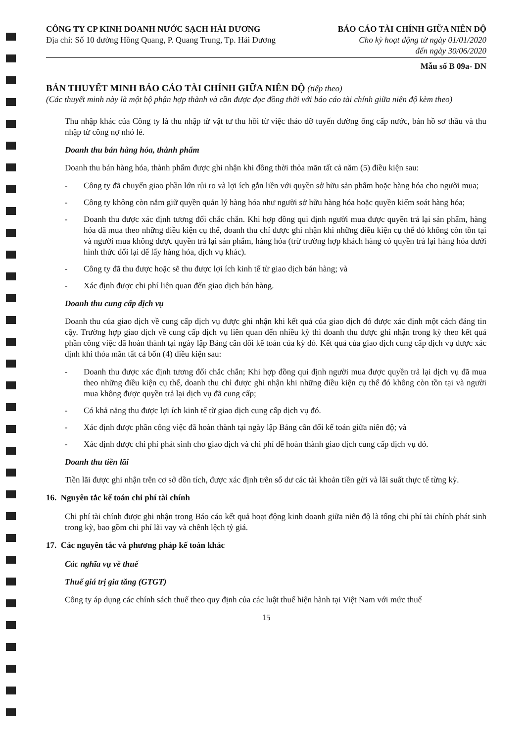CÔNG TY CP KINH DOANH NƯỚC SẠCH HẢI DƯƠNG
Địa chỉ: Số 10 đường Hồng Quang, P. Quang Trung, Tp. Hải Dương
BÁO CÁO TÀI CHÍNH GIỮA NIÊN ĐỘ
Cho kỳ hoạt động từ ngày 01/01/2020
đến ngày 30/06/2020
Mẫu số B 09a- DN
BẢN THUYẾT MINH BÁO CÁO TÀI CHÍNH GIỮA NIÊN ĐỘ (tiếp theo)
(Các thuyết minh này là một bộ phận hợp thành và cần được đọc đồng thời với báo cáo tài chính giữa niên độ kèm theo)
Thu nhập khác của Công ty là thu nhập từ vật tư thu hồi từ việc tháo dỡ tuyến đường ống cấp nước, bán hồ sơ thầu và thu nhập từ công nợ nhỏ lẻ.
Doanh thu bán hàng hóa, thành phẩm
Doanh thu bán hàng hóa, thành phẩm được ghi nhận khi đồng thời thỏa mãn tất cả năm (5) điều kiện sau:
- Công ty đã chuyển giao phần lớn rủi ro và lợi ích gắn liền với quyền sở hữu sản phẩm hoặc hàng hóa cho người mua;
- Công ty không còn nắm giữ quyền quản lý hàng hóa như người sở hữu hàng hóa hoặc quyền kiểm soát hàng hóa;
- Doanh thu được xác định tương đối chắc chắn. Khi hợp đồng qui định người mua được quyền trả lại sản phẩm, hàng hóa đã mua theo những điều kiện cụ thể, doanh thu chỉ được ghi nhận khi những điều kiện cụ thể đó không còn tồn tại và người mua không được quyền trả lại sản phẩm, hàng hóa (trừ trường hợp khách hàng có quyền trả lại hàng hóa dưới hình thức đổi lại để lấy hàng hóa, dịch vụ khác).
- Công ty đã thu được hoặc sẽ thu được lợi ích kinh tế từ giao dịch bán hàng; và
- Xác định được chi phí liên quan đến giao dịch bán hàng.
Doanh thu cung cấp dịch vụ
Doanh thu của giao dịch về cung cấp dịch vụ được ghi nhận khi kết quả của giao dịch đó được xác định một cách đáng tin cậy. Trường hợp giao dịch về cung cấp dịch vụ liên quan đến nhiều kỳ thì doanh thu được ghi nhận trong kỳ theo kết quả phần công việc đã hoàn thành tại ngày lập Bảng cân đối kế toán của kỳ đó. Kết quả của giao dịch cung cấp dịch vụ được xác định khi thỏa mãn tất cả bốn (4) điều kiện sau:
- Doanh thu được xác định tương đối chắc chắn; Khi hợp đồng qui định người mua được quyền trả lại dịch vụ đã mua theo những điều kiện cụ thể, doanh thu chỉ được ghi nhận khi những điều kiện cụ thể đó không còn tồn tại và người mua không được quyền trả lại dịch vụ đã cung cấp;
- Có khả năng thu được lợi ích kinh tế từ giao dịch cung cấp dịch vụ đó.
- Xác định được phần công việc đã hoàn thành tại ngày lập Bảng cân đối kế toán giữa niên độ; và
- Xác định được chi phí phát sinh cho giao dịch và chi phí để hoàn thành giao dịch cung cấp dịch vụ đó.
Doanh thu tiền lãi
Tiền lãi được ghi nhận trên cơ sở dồn tích, được xác định trên số dư các tài khoản tiền gửi và lãi suất thực tế từng kỳ.
16. Nguyên tắc kế toán chi phí tài chính
Chi phí tài chính được ghi nhận trong Báo cáo kết quả hoạt động kinh doanh giữa niên độ là tổng chi phí tài chính phát sinh trong kỳ, bao gồm chi phí lãi vay và chênh lệch tỷ giá.
17. Các nguyên tắc và phương pháp kế toán khác
Các nghĩa vụ về thuế
Thuế giá trị gia tăng (GTGT)
Công ty áp dụng các chính sách thuế theo quy định của các luật thuế hiện hành tại Việt Nam với mức thuế
15